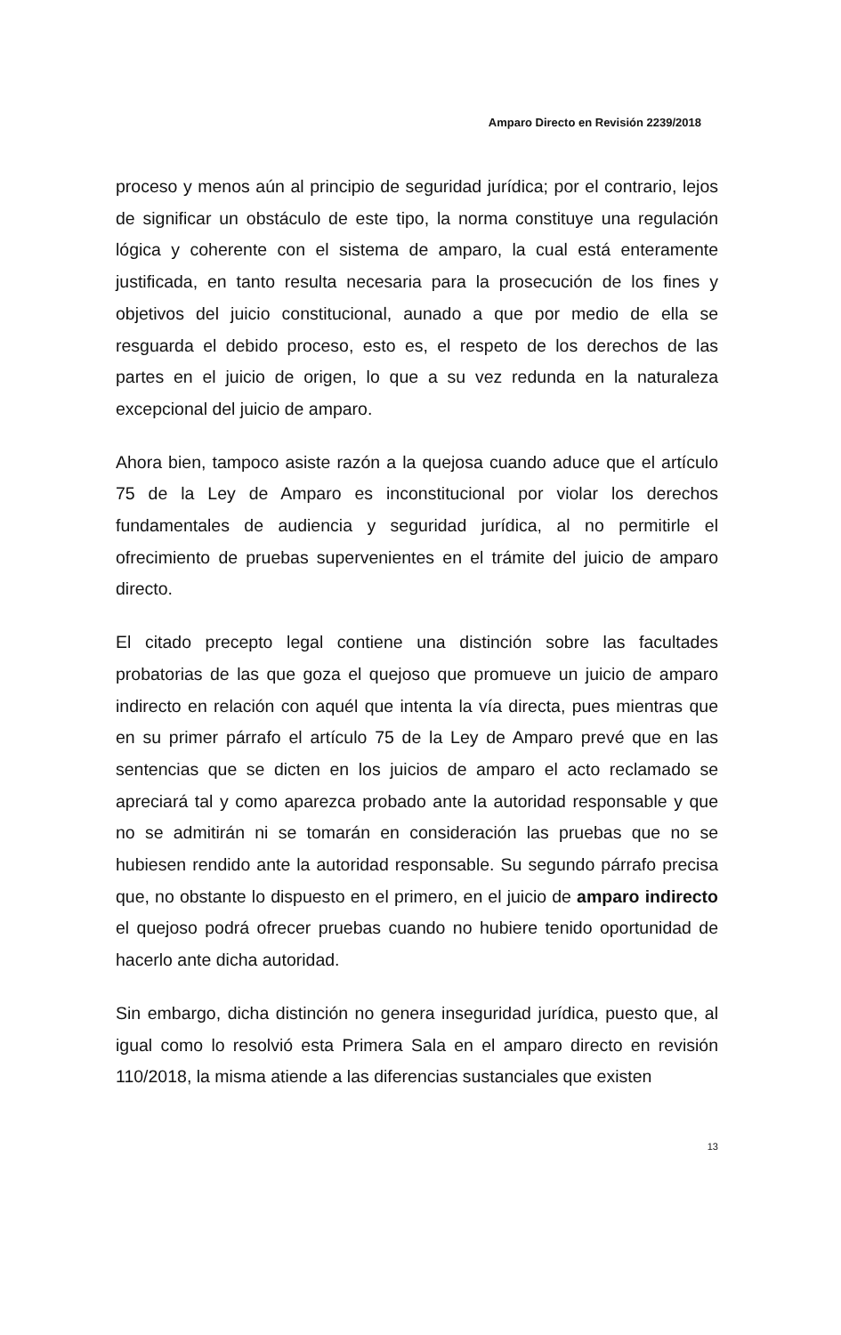Amparo Directo en Revisión 2239/2018
proceso y menos aún al principio de seguridad jurídica; por el contrario, lejos de significar un obstáculo de este tipo, la norma constituye una regulación lógica y coherente con el sistema de amparo, la cual está enteramente justificada, en tanto resulta necesaria para la prosecución de los fines y objetivos del juicio constitucional, aunado a que por medio de ella se resguarda el debido proceso, esto es, el respeto de los derechos de las partes en el juicio de origen, lo que a su vez redunda en la naturaleza excepcional del juicio de amparo.
Ahora bien, tampoco asiste razón a la quejosa cuando aduce que el artículo 75 de la Ley de Amparo es inconstitucional por violar los derechos fundamentales de audiencia y seguridad jurídica, al no permitirle el ofrecimiento de pruebas supervenientes en el trámite del juicio de amparo directo.
El citado precepto legal contiene una distinción sobre las facultades probatorias de las que goza el quejoso que promueve un juicio de amparo indirecto en relación con aquél que intenta la vía directa, pues mientras que en su primer párrafo el artículo 75 de la Ley de Amparo prevé que en las sentencias que se dicten en los juicios de amparo el acto reclamado se apreciará tal y como aparezca probado ante la autoridad responsable y que no se admitirán ni se tomarán en consideración las pruebas que no se hubiesen rendido ante la autoridad responsable. Su segundo párrafo precisa que, no obstante lo dispuesto en el primero, en el juicio de amparo indirecto el quejoso podrá ofrecer pruebas cuando no hubiere tenido oportunidad de hacerlo ante dicha autoridad.
Sin embargo, dicha distinción no genera inseguridad jurídica, puesto que, al igual como lo resolvió esta Primera Sala en el amparo directo en revisión 110/2018, la misma atiende a las diferencias sustanciales que existen
13